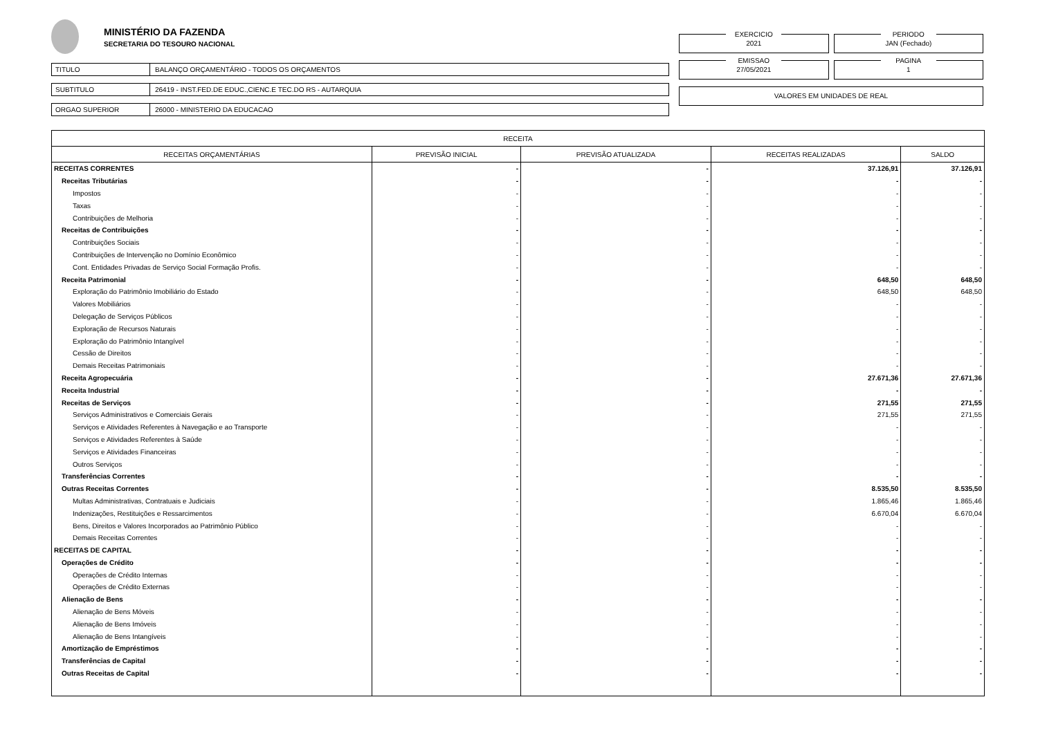MINISTÉRIO DA FAZENDA
SECRETARIA DO TESOURO NACIONAL
TITULO
BALANÇO ORÇAMENTÁRIO - TODOS OS ORÇAMENTOS
SUBTITULO
26419 - INST.FED.DE EDUC.,CIENC.E TEC.DO RS - AUTARQUIA
ORGAO SUPERIOR
26000 - MINISTERIO DA EDUCACAO
EXERCICIO
2021
PERIODO
JAN (Fechado)
EMISSAO
27/05/2021
PAGINA
1
VALORES EM UNIDADES DE REAL
| RECEITA | | | | |
| --- | --- | --- | --- | --- |
| RECEITAS ORÇAMENTÁRIAS | PREVISÃO INICIAL | PREVISÃO ATUALIZADA | RECEITAS REALIZADAS | SALDO |
| RECEITAS CORRENTES | - | - | 37.126,91 | 37.126,91 |
| Receitas Tributárias | - | - | - | - |
| Impostos | - | - | - | - |
| Taxas | - | - | - | - |
| Contribuições de Melhoria | - | - | - | - |
| Receitas de Contribuições | - | - | - | - |
| Contribuições Sociais | - | - | - | - |
| Contribuições de Intervenção no Domínio Econômico | - | - | - | - |
| Cont. Entidades Privadas de Serviço Social Formação Profis. | - | - | - | - |
| Receita Patrimonial | - | - | 648,50 | 648,50 |
| Exploração do Patrimônio Imobiliário do Estado | - | - | 648,50 | 648,50 |
| Valores Mobiliários | - | - | - | - |
| Delegação de Serviços Públicos | - | - | - | - |
| Exploração de Recursos Naturais | - | - | - | - |
| Exploração do Patrimônio Intangível | - | - | - | - |
| Cessão de Direitos | - | - | - | - |
| Demais Receitas Patrimoniais | - | - | - | - |
| Receita Agropecuária | - | - | 27.671,36 | 27.671,36 |
| Receita Industrial | - | - | - | - |
| Receitas de Serviços | - | - | 271,55 | 271,55 |
| Serviços Administrativos e Comerciais Gerais | - | - | 271,55 | 271,55 |
| Serviços e Atividades Referentes à Navegação e ao Transporte | - | - | - | - |
| Serviços e Atividades Referentes à Saúde | - | - | - | - |
| Serviços e Atividades Financeiras | - | - | - | - |
| Outros Serviços | - | - | - | - |
| Transferências Correntes | - | - | - | - |
| Outras Receitas Correntes | - | - | 8.535,50 | 8.535,50 |
| Multas Administrativas, Contratuais e Judiciais | - | - | 1.865,46 | 1.865,46 |
| Indenizações, Restituições e Ressarcimentos | - | - | 6.670,04 | 6.670,04 |
| Bens, Direitos e Valores Incorporados ao Patrimônio Público | - | - | - | - |
| Demais Receitas Correntes | - | - | - | - |
| RECEITAS DE CAPITAL | - | - | - | - |
| Operações de Crédito | - | - | - | - |
| Operações de Crédito Internas | - | - | - | - |
| Operações de Crédito Externas | - | - | - | - |
| Alienação de Bens | - | - | - | - |
| Alienação de Bens Móveis | - | - | - | - |
| Alienação de Bens Imóveis | - | - | - | - |
| Alienação de Bens Intangíveis | - | - | - | - |
| Amortização de Empréstimos | - | - | - | - |
| Transferências de Capital | - | - | - | - |
| Outras Receitas de Capital | - | - | - | - |